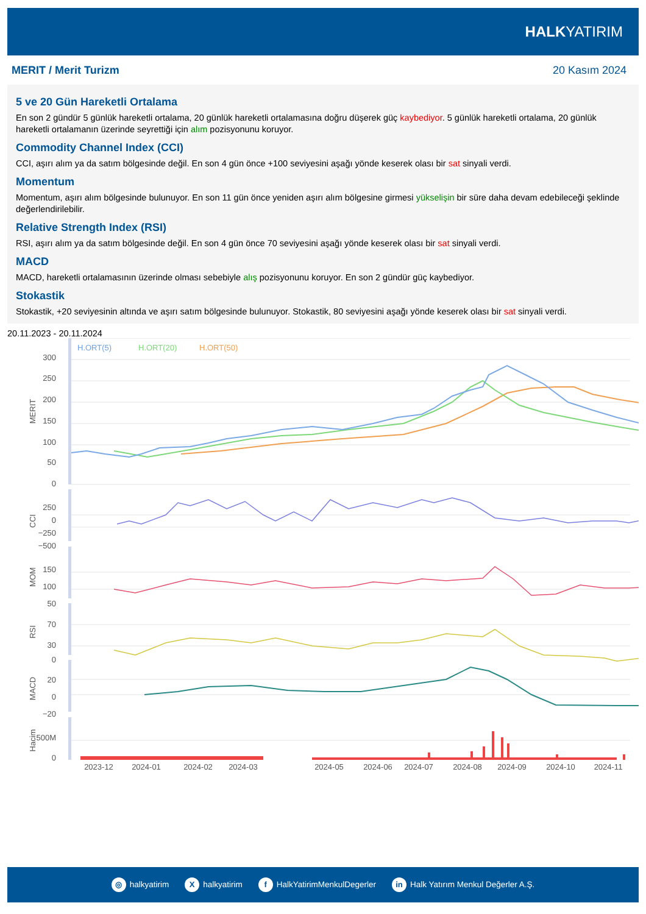HALKYATIRIM
MERIT / Merit Turizm 20 Kasım 2024
5 ve 20 Gün Hareketli Ortalama
En son 2 gündür 5 günlük hareketli ortalama, 20 günlük hareketli ortalamasına doğru düşerek güç kaybediyor. 5 günlük hareketli ortalama, 20 günlük hareketli ortalamanın üzerinde seyrettiği için alım pozisyonunu koruyor.
Commodity Channel Index (CCI)
CCI, aşırı alım ya da satım bölgesinde değil. En son 4 gün önce +100 seviyesini aşağı yönde keserek olası bir sat sinyali verdi.
Momentum
Momentum, aşırı alım bölgesinde bulunuyor. En son 11 gün önce yeniden aşırı alım bölgesine girmesi yükselişin bir süre daha devam edebileceği şeklinde değerlendirilebilir.
Relative Strength Index (RSI)
RSI, aşırı alım ya da satım bölgesinde değil. En son 4 gün önce 70 seviyesini aşağı yönde keserek olası bir sat sinyali verdi.
MACD
MACD, hareketli ortalamasının üzerinde olması sebebiyle alış pozisyonunu koruyor. En son 2 gündür güç kaybediyor.
Stokastik
Stokastik, +20 seviyesinin altında ve aşırı satım bölgesinde bulunuyor. Stokastik, 80 seviyesini aşağı yönde keserek olası bir sat sinyali verdi.
20.11.2023 - 20.11.2024
H.ORT(5)
H.ORT(20)
H.ORT(50)
300
250
200
150
100
50
0
MERIT
250
0
−250
−500
CCI
150
100
50
MOM
70
30
0
RSI
20
0
−20
MACD
500M
0
Hacim
2023-12
2024-01
2024-02
2024-03
2024-05
2024-06
2024-07
2024-08
2024-09
2024-10
2024-11
◎ halkyatirim X halkyatirim f HalkYatirimMenkulDegerler in Halk Yatırım Menkul Değerler A.Ş.